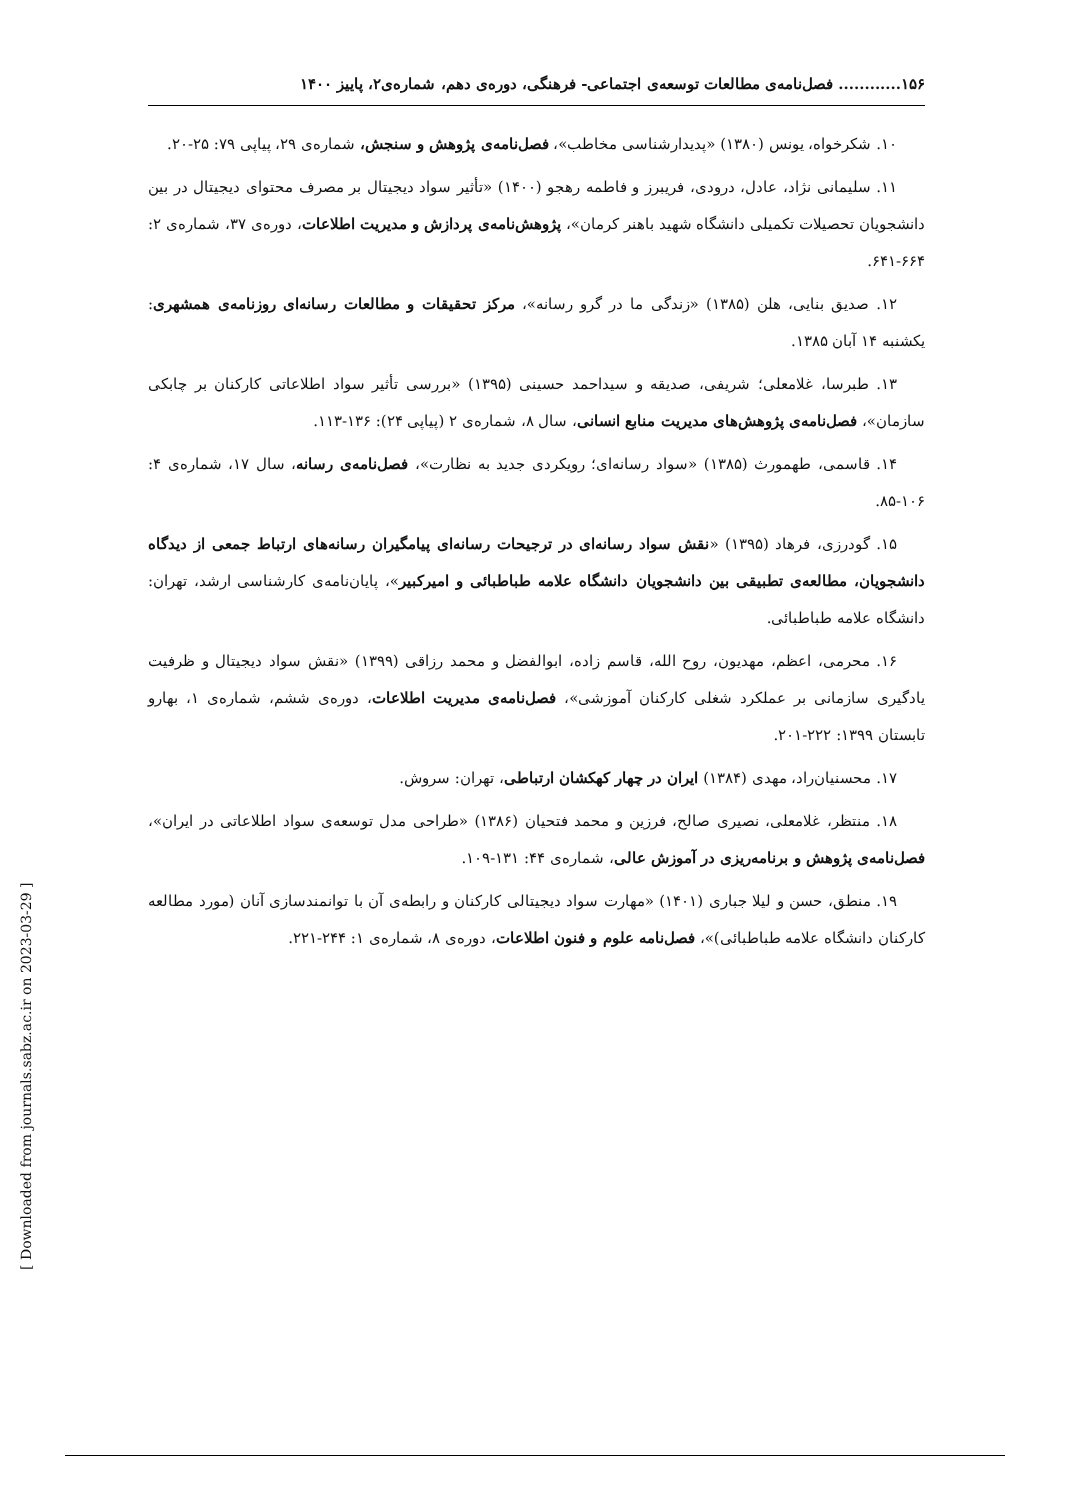۱۵۶............ فصل‌نامه‌ی مطالعات توسعه‌ی اجتماعی- فرهنگی، دوره‌ی دهم، شماره‌ی۲، پاییز ۱۴۰۰
۱۰. شکرخواه، یونس (۱۳۸۰) «پدیدارشناسی مخاطب»، فصل‌نامه‌ی پژوهش و سنجش، شماره‌ی ۲۹، پیاپی ۷۹: ۲۵-۲۰.
۱۱. سلیمانی نژاد، عادل، درودی، فریبرز و فاطمه رهجو (۱۴۰۰) «تأثیر سواد دیجیتال بر مصرف محتوای دیجیتال در بین دانشجویان تحصیلات تکمیلی دانشگاه شهید باهنر کرمان»، پژوهش‌نامه‌ی پردازش و مدیریت اطلاعات، دوره‌ی ۳۷، شماره‌ی ۲: ۶۶۴-۶۴۱.
۱۲. صدیق بنایی، هلن (۱۳۸۵) «زندگی ما در گرو رسانه»، مرکز تحقیقات و مطالعات رسانه‌ای روزنامه‌ی همشهری: یکشنبه ۱۴ آبان ۱۳۸۵.
۱۳. طبرسا، غلامعلی؛ شریفی، صدیقه و سیداحمد حسینی (۱۳۹۵) «بررسی تأثیر سواد اطلاعاتی کارکنان بر چابکی سازمان»، فصل‌نامه‌ی پژوهش‌های مدیریت منابع انسانی، سال ۸، شماره‌ی ۲ (پیاپی ۲۴): ۱۳۶-۱۱۳.
۱۴. قاسمی، طهمورث (۱۳۸۵) «سواد رسانه‌ای؛ رویکردی جدید به نظارت»، فصل‌نامه‌ی رسانه، سال ۱۷، شماره‌ی ۴: ۱۰۶-۸۵.
۱۵. گودرزی، فرهاد (۱۳۹۵) «نقش سواد رسانه‌ای در ترجیحات رسانه‌ای پیامگیران رسانه‌های ارتباط جمعی از دیدگاه دانشجویان، مطالعه‌ی تطبیقی بین دانشجویان دانشگاه علامه طباطبائی و امیرکبیر»، پایان‌نامه‌ی کارشناسی ارشد، تهران: دانشگاه علامه طباطبائی.
۱۶. محرمی، اعظم، مهدیون، روح الله، قاسم زاده، ابوالفضل و محمد رزاقی (۱۳۹۹) «نقش سواد دیجیتال و ظرفیت یادگیری سازمانی بر عملکرد شغلی کارکنان آموزشی»، فصل‌نامه‌ی مدیریت اطلاعات، دوره‌ی ششم، شماره‌ی ۱، بهارو تابستان ۱۳۹۹: ۲۲۲-۲۰۱.
۱۷. محسنیان‌راد، مهدی (۱۳۸۴) ایران در چهار کهکشان ارتباطی، تهران: سروش.
۱۸. منتظر، غلامعلی، نصیری صالح، فرزین و محمد فتحیان (۱۳۸۶) «طراحی مدل توسعه‌ی سواد اطلاعاتی در ایران»، فصل‌نامه‌ی پژوهش و برنامه‌ریزی در آموزش عالی، شماره‌ی ۴۴: ۱۳۱-۱۰۹.
۱۹. منطق، حسن و لیلا جباری (۱۴۰۱) «مهارت سواد دیجیتالی کارکنان و رابطه‌ی آن با توانمندسازی آنان (مورد مطالعه کارکنان دانشگاه علامه طباطبائی)»، فصل‌نامه علوم و فنون اطلاعات، دوره‌ی ۸، شماره‌ی ۱: ۲۴۴-۲۲۱.
[ Downloaded from journals.sabz.ac.ir on 2023-03-29 ]